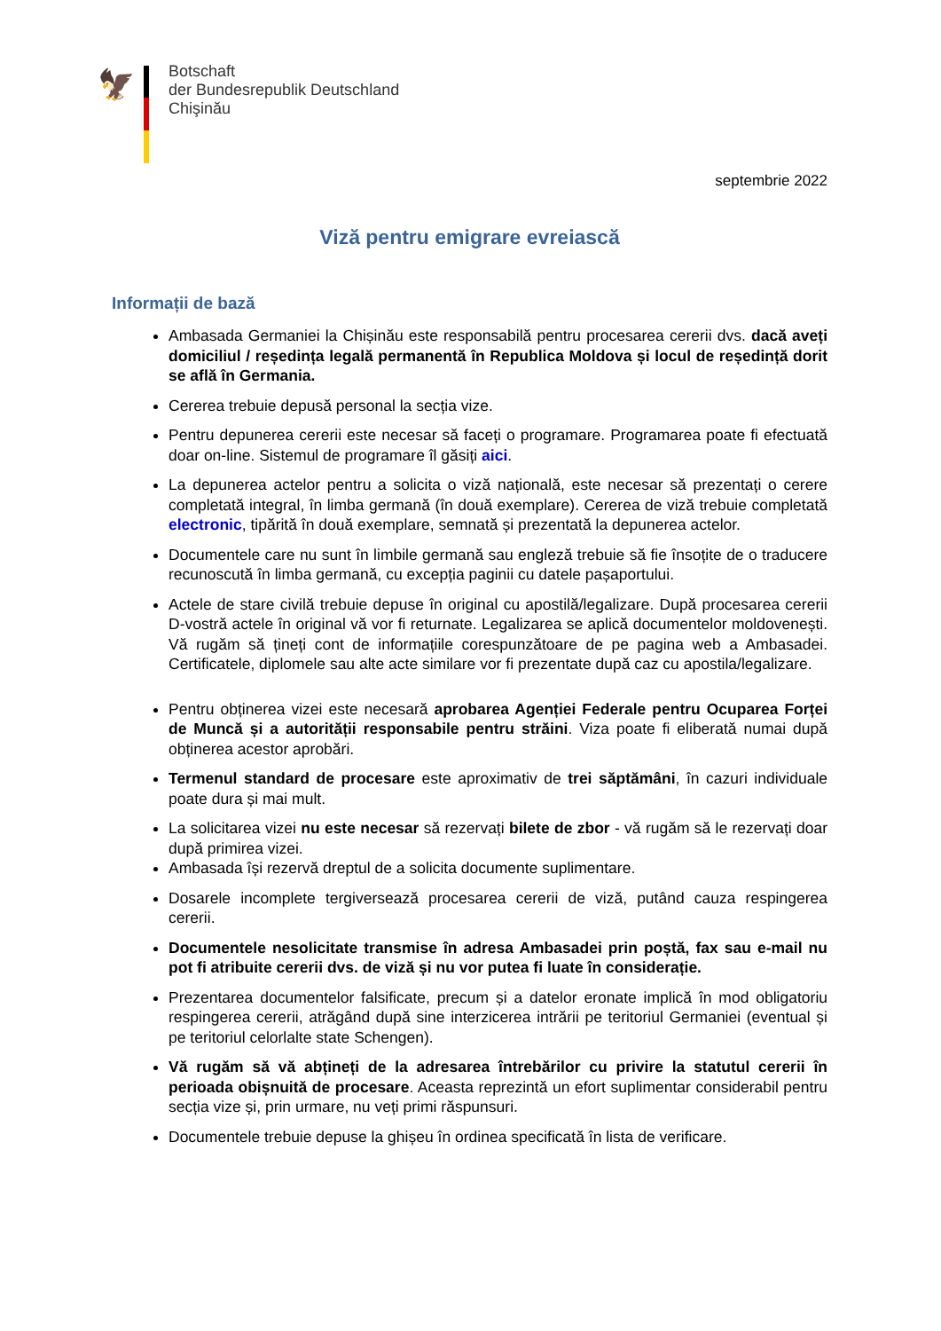🦅
Botschaft
der Bundesrepublik Deutschland
Chişinău
septembrie 2022
Viză pentru emigrare evreiască
Informații de bază
Ambasada Germaniei la Chișinău este responsabilă pentru procesarea cererii dvs. dacă aveți domiciliul / reședința legală permanentă în Republica Moldova și locul de reședință dorit se află în Germania.
Cererea trebuie depusă personal la secția vize.
Pentru depunerea cererii este necesar să faceți o programare. Programarea poate fi efectuată doar on-line. Sistemul de programare îl găsiți aici.
La depunerea actelor pentru a solicita o viză națională, este necesar să prezentați o cerere completată integral, în limba germană (în două exemplare). Cererea de viză trebuie completată electronic, tipărită în două exemplare, semnată și prezentată la depunerea actelor.
Documentele care nu sunt în limbile germană sau engleză trebuie să fie însoțite de o traducere recunoscută în limba germană, cu excepția paginii cu datele pașaportului.
Actele de stare civilă trebuie depuse în original cu apostilă/legalizare. După procesarea cererii D-vostră actele în original vă vor fi returnate. Legalizarea se aplică documentelor moldovenești. Vă rugăm să țineți cont de informațiile corespunzătoare de pe pagina web a Ambasadei. Certificatele, diplomele sau alte acte similare vor fi prezentate după caz cu apostila/legalizare.
Pentru obținerea vizei este necesară aprobarea Agenției Federale pentru Ocuparea Forței de Muncă și a autorității responsabile pentru străini. Viza poate fi eliberată numai după obținerea acestor aprobări.
Termenul standard de procesare este aproximativ de trei săptămâni, în cazuri individuale poate dura și mai mult.
La solicitarea vizei nu este necesar să rezervați bilete de zbor - vă rugăm să le rezervați doar după primirea vizei.
Ambasada își rezervă dreptul de a solicita documente suplimentare.
Dosarele incomplete tergiversează procesarea cererii de viză, putând cauza respingerea cererii.
Documentele nesolicitate transmise în adresa Ambasadei prin poștă, fax sau e-mail nu pot fi atribuite cererii dvs. de viză și nu vor putea fi luate în considerație.
Prezentarea documentelor falsificate, precum și a datelor eronate implică în mod obligatoriu respingerea cererii, atrăgând după sine interzicerea intrării pe teritoriul Germaniei (eventual și pe teritoriul celorlalte state Schengen).
Vă rugăm să vă abțineți de la adresarea întrebărilor cu privire la statutul cererii în perioada obișnuită de procesare. Aceasta reprezintă un efort suplimentar considerabil pentru secția vize și, prin urmare, nu veți primi răspunsuri.
Documentele trebuie depuse la ghișeu în ordinea specificată în lista de verificare.